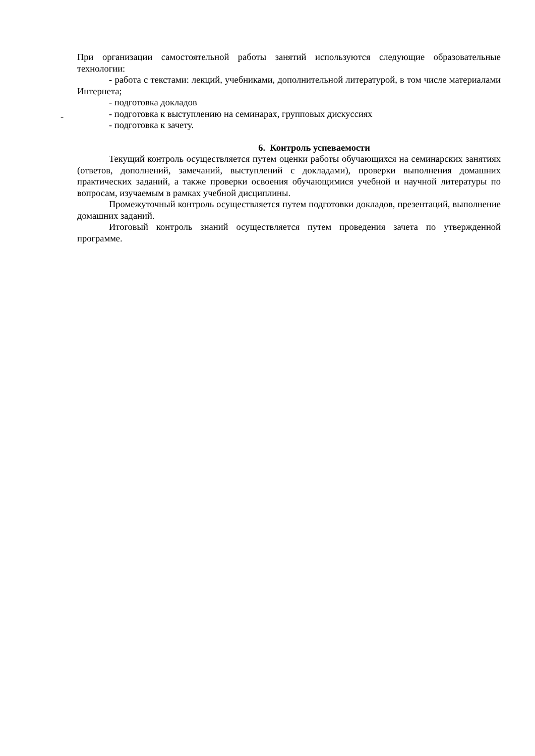При организации самостоятельной работы занятий используются следующие образовательные технологии:
- работа с текстами: лекций, учебниками, дополнительной литературой, в том числе материалами Интернета;
- подготовка докладов
- подготовка к выступлению на семинарах, групповых дискуссиях
- подготовка к зачету.
6. Контроль успеваемости
Текущий контроль осуществляется путем оценки работы обучающихся на семинарских занятиях (ответов, дополнений, замечаний, выступлений с докладами), проверки выполнения домашних практических заданий, а также проверки освоения обучающимися учебной и научной литературы по вопросам, изучаемым в рамках учебной дисциплины.
Промежуточный контроль осуществляется путем подготовки докладов, презентаций, выполнение домашних заданий.
Итоговый контроль знаний осуществляется путем проведения зачета по утвержденной программе.
-